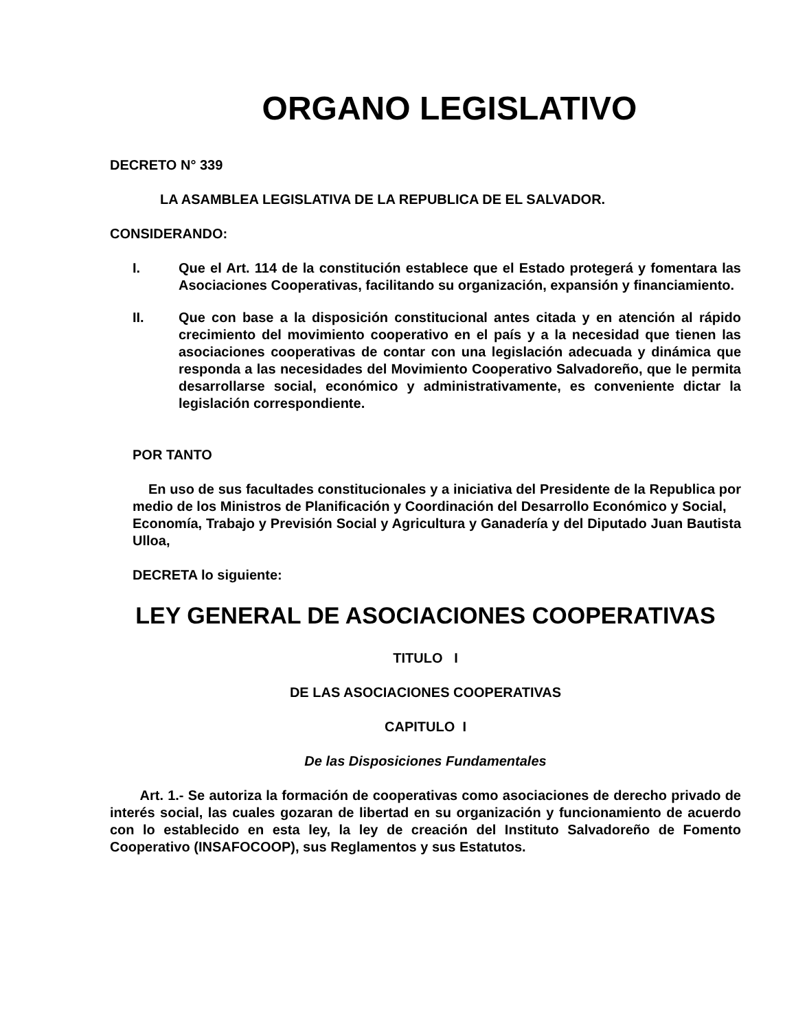ORGANO LEGISLATIVO
DECRETO N° 339
LA ASAMBLEA LEGISLATIVA DE LA REPUBLICA DE EL SALVADOR.
CONSIDERANDO:
I. Que el Art. 114 de la constitución establece que el Estado protegerá y fomentara las Asociaciones Cooperativas, facilitando su organización, expansión y financiamiento.
II. Que con base a la disposición constitucional antes citada y en atención al rápido crecimiento del movimiento cooperativo en el país y a la necesidad que tienen las asociaciones cooperativas de contar con una legislación adecuada y dinámica que responda a las necesidades del Movimiento Cooperativo Salvadoreño, que le permita desarrollarse social, económico y administrativamente, es conveniente dictar la legislación correspondiente.
POR TANTO
En uso de sus facultades constitucionales y a iniciativa del Presidente de la Republica por medio de los Ministros de Planificación y Coordinación del Desarrollo Económico y Social,
Economía, Trabajo y Previsión Social y Agricultura y Ganadería y del Diputado Juan Bautista Ulloa,
DECRETA lo siguiente:
LEY GENERAL DE ASOCIACIONES COOPERATIVAS
TITULO I
DE LAS ASOCIACIONES COOPERATIVAS
CAPITULO I
De las Disposiciones Fundamentales
Art. 1.- Se autoriza la formación de cooperativas como asociaciones de derecho privado de interés social, las cuales gozaran de libertad en su organización y funcionamiento de acuerdo con lo establecido en esta ley, la ley de creación del Instituto Salvadoreño de Fomento Cooperativo (INSAFOCOOP), sus Reglamentos y sus Estatutos.